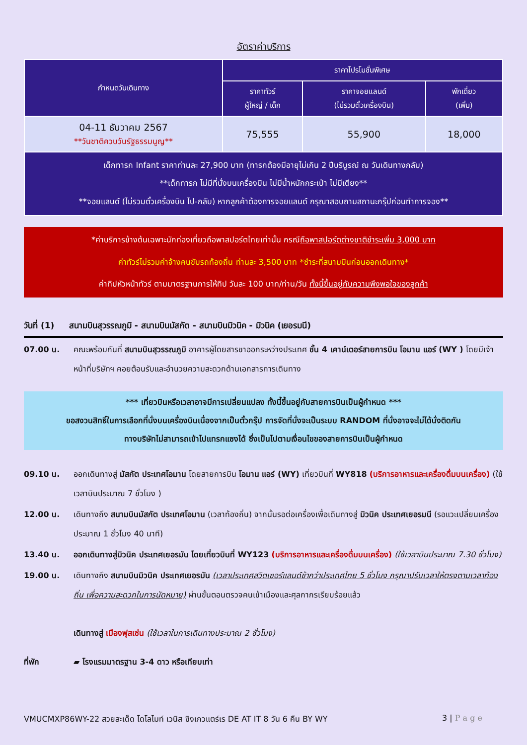อัตราค่าบริการ
| กำหนดวันเดินทาง | ราคาโปรโมชั่นพิเศษ | | |
| --- | --- | --- | --- |
| | ราคาทัวร์ ผู้ใหญ่ / เด็ก | ราคาจอยแลนด์ (ไม่รวมตั๋วเครื่องบิน) | พักเดี่ยว (เพิ่ม) |
| 04-11 ธันวาคม 2567 **วันชาติควบวันรัฐธรรมนูญ** | 75,555 | 55,900 | 18,000 |
| เด็กทารก Infant ราคาท่านละ 27,900 บาท (ทารกต้องมีอายุไม่เกิน 2 ปีบริบูรณ์ ณ วันเดินทางกลับ) **เด็กทารก ไม่มีที่นั่งบนเครื่องบิน ไม่มีน้ำหนักกระเป๋า ไม่มีเตียง** **จอยแลนด์ (ไม่รวมตั๋วเครื่องบิน ไป-กลับ) หากลูกค้าต้องการจอยแลนด์ กรุณาสอบถามสถานะกรุ๊ปก่อนทำการจอง** | | | |
*ค่าบริการข้างต้นเฉพาะนักท่องเที่ยวถือพาสปอร์ตไทยเท่านั้น กรณีถือพาสปอร์ตต่างชาติชำระเพิ่ม 3,000 บาท
ค่าทัวร์ไม่รวมค่าจ้างคนขับรถท้องถิ่น ท่านละ 3,500 บาท *ชำระที่สนามบินก่อนออกเดินทาง*
ค่าทิปหัวหน้าทัวร์ ตามมาตรฐานการให้ทิป วันละ 100 บาท/ท่าน/วัน ทั้งนี้ขึ้นอยู่กับความพึงพอใจของลูกค้า
วันที่ (1) สนามบินสุวรรณภูมิ - สนามบินมัสกัต - สนามบินมิวนิค - มิวนิค (เยอรมนี)
07.00 น. คณะพร้อมกันที่ สนามบินสุวรรณภูมิ อาคารผู้โดยสารขาออกระหว่างประเทศ ชั้น 4 เคาน์เตอร์สายการบิน โอมาน แอร์ (WY ) โดยมีเจ้าหน้าที่บริษัทฯ คอยต้อนรับและอำนวยความสะดวกด้านเอกสารการเดินทาง
*** เที่ยวบินหรือเวลาอาจมีการเปลี่ยนแปลง ทั้งนี้ขึ้นอยู่กับสายการบินเป็นผู้กำหนด ***
ขอสงวนสิทธิ์ในการเลือกที่นั่งบนเครื่องบินเนื่องจากเป็นตั๋วกรุ๊ป การจัดที่นั่งจะเป็นระบบ RANDOM ที่นั่งอาจจะไม่ได้นั่งติดกัน
ทางบริษัทไม่สามารถเข้าไปแทรกแซงได้ ซึ่งเป็นไปตามเงื่อนไขของสายการบินเป็นผู้กำหนด
09.10 น. ออกเดินทางสู่ มัสกัต ประเทศโอมาน โดยสายการบิน โอมาน แอร์ (WY) เที่ยวบินที่ WY818 (บริการอาหารและเครื่องดื่มบนเครื่อง) (ใช้เวลาบินประมาณ 7 ชั่วโมง )
12.00 น. เดินทางถึง สนามบินมัสกัต ประเทศโอมาน (เวลาท้องถิ่น) จากนั้นรอต่อเครื่องเพื่อเดินทางสู่ มิวนิค ประเทศเยอรมนี (รอแวะเปลี่ยนเครื่องประมาณ 1 ชั่วโมง 40 นาที)
13.40 น. ออกเดินทางสู่มิวนิค ประเทศเยอรมัน โดยเที่ยวบินที่ WY123 (บริการอาหารและเครื่องดื่มบนเครื่อง) (ใช้เวลาบินประมาณ 7.30 ชั่วโมง)
19.00 น. เดินทางถึง สนามบินมิวนิค ประเทศเยอรมัน (เวลาประเทศสวิตเซอร์แลนด์ช้ากว่าประเทศไทย 5 ชั่วโมง กรุณาปรับเวลาให้ตรงตามเวลาท้องถิ่น เพื่อความสะดวกในการนัดหมาย) ผ่านขั้นตอนตรวจคนเข้าเมืองและศุลกากรเรียบร้อยแล้ว
เดินทางสู่ เมืองฟุสเซ่น (ใช้เวลาในการเดินทางประมาณ 2 ชั่วโมง)
ที่พัก ▰ โรงแรมมาตรฐาน 3-4 ดาว หรือเทียบเท่า
VMUCMXP86WY-22 สวยสะเด็ด โดโลไมท์ เวนิส ซิงเกวแตร์เร DE AT IT 8 วัน 6 คืน BY WY 3 | P a g e